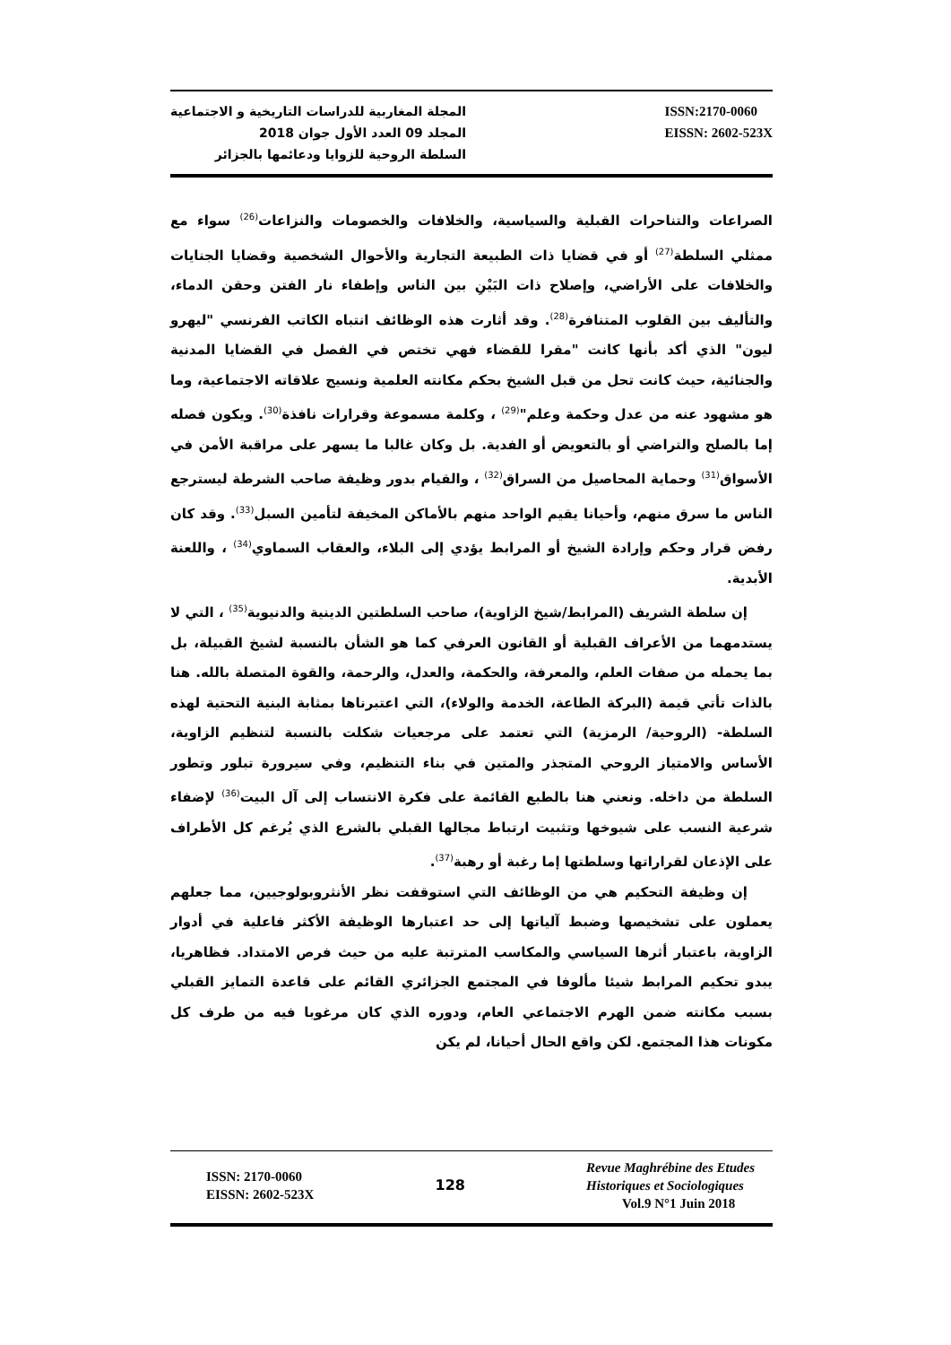المجلة المغاربية للدراسات التاريخية و الاجتماعية
المجلد 09 العدد الأول جوان 2018
السلطة الروحية للزوايا ودعائمها بالجزائر
ISSN:2170-0060
EISSN: 2602-523X
الصراعات والتناحرات القبلية والسياسية، والخلافات والخصومات والنزاعات<sup>(26)</sup> سواء مع ممثلي السلطة<sup>(27)</sup> أو في قضايا ذات الطبيعة التجارية والأحوال الشخصية وقضايا الجنايات والخلافات على الأراضي، وإصلاح ذات البَيْنِ بين الناس وإطفاء نار الفتن وحقن الدماء، والتأليف بين القلوب المتنافرة<sup>(28)</sup>. وقد أثارت هذه الوظائف انتباه الكاتب الفرنسي "ليهرو ليون" الذي أكد بأنها كانت "مقرا للقضاء فهي تختص في الفصل في القضايا المدنية والجنائية، حيث كانت تحل من قبل الشيخ بحكم مكانته العلمية ونسيج علاقاته الاجتماعية، وما هو مشهود عنه من عدل وحكمة وعلم"<sup>(29)</sup> ، وكلمة مسموعة وقرارات نافذة<sup>(30)</sup>. ويكون فصله إما بالصلح والتراضي أو بالتعويض أو الفدية. بل وكان غالبا ما يسهر على مراقبة الأمن في الأسواق<sup>(31)</sup> وحماية المحاصيل من السراق<sup>(32)</sup> ، والقيام بدور وظيفة صاحب الشرطة ليسترجع الناس ما سرق منهم، وأحيانا يقيم الواحد منهم بالأماكن المخيفة لتأمين السبل<sup>(33)</sup>. وقد كان رفض قرار وحكم وإرادة الشيخ أو المرابط يؤدي إلى البلاء، والعقاب السماوي<sup>(34)</sup> ، واللعنة الأبدية.
إن سلطة الشريف (المرابط/شيخ الزاوية)، صاحب السلطتين الدينية والدنيوية<sup>(35)</sup> ، التي لا يستدمهما من الأعراف القبلية أو القانون العرفي كما هو الشأن بالنسبة لشيخ القبيلة، بل بما يحمله من صفات العلم، والمعرفة، والحكمة، والعدل، والرحمة، والقوة المتصلة بالله. هنا بالذات تأتي قيمة (البركة الطاعة، الخدمة والولاء)، التي اعتبرناها بمثابة البنية التحتية لهذه السلطة- (الروحية/ الرمزية) التي تعتمد على مرجعيات شكلت بالنسبة لتنظيم الزاوية، الأساس والامتياز الروحي المتجذر والمتين في بناء التنظيم، وفي سيرورة تبلور وتطور السلطة من داخله. ونعني هنا بالطبع القائمة على فكرة الانتساب إلى آل البيت<sup>(36)</sup> لإضفاء شرعية النسب على شيوخها وتثبيت ارتباط مجالها القبلي بالشرع الذي يُرغم كل الأطراف على الإذعان لقراراتها وسلطتها إما رغبة أو رهبة<sup>(37)</sup>.
إن وظيفة التحكيم هي من الوظائف التي استوقفت نظر الأنثروبولوجيين، مما جعلهم يعملون على تشخيصها وضبط آلياتها إلى حد اعتبارها الوظيفة الأكثر فاعلية في أدوار الزاوية، باعتبار أثرها السياسي والمكاسب المترتبة عليه من حيث فرص الامتداد. فظاهريا، يبدو تحكيم المرابط شيئا مألوفا في المجتمع الجزائري القائم على قاعدة التمايز القبلي بسبب مكانته ضمن الهرم الاجتماعي العام، ودوره الذي كان مرغوبا فيه من طرف كل مكونات هذا المجتمع. لكن واقع الحال أحيانا، لم يكن
ISSN: 2170-0060
EISSN: 2602-523X
128
Revue Maghrébine des Etudes
Historiques et Sociologiques
Vol.9 N°1 Juin 2018